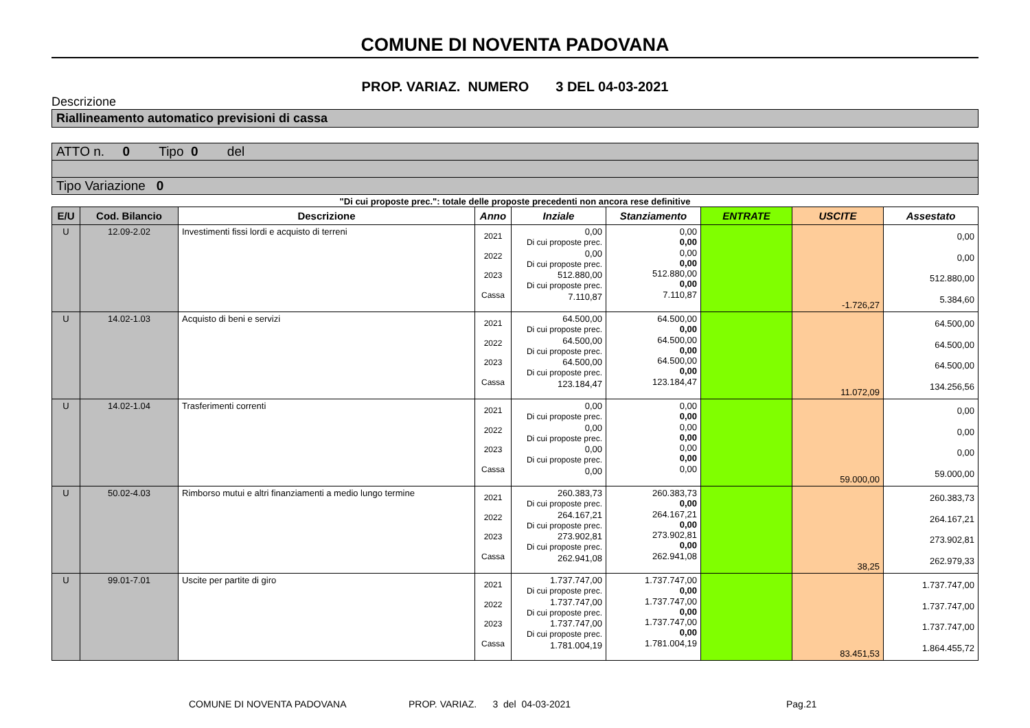COMUNE DI NOVENTA PADOVANA
PROP. VARIAZ. NUMERO 3 DEL 04-03-2021
Descrizione
Riallineamento automatico previsioni di cassa
ATTO n. 0 Tipo 0 del
Tipo Variazione 0
"Di cui proposte prec.": totale delle proposte precedenti non ancora rese definitive
| E/U | Cod. Bilancio | Descrizione | Anno | Inziale | Stanziamento | ENTRATE | USCITE | Assestato |
| --- | --- | --- | --- | --- | --- | --- | --- | --- |
| U | 12.09-2.02 | Investimenti fissi lordi e acquisto di terreni | 2021 2022 2023 Cassa | 0,00 Di cui proposte prec. 0,00 Di cui proposte prec. 512.880,00 Di cui proposte prec. 7.110,87 | 0,00 0,00 0,00 0,00 512.880,00 0,00 7.110,87 | | -1.726,27 | 0,00 0,00 512.880,00 5.384,60 |
| U | 14.02-1.03 | Acquisto di beni e servizi | 2021 2022 2023 Cassa | 64.500,00 Di cui proposte prec. 64.500,00 Di cui proposte prec. 64.500,00 Di cui proposte prec. 123.184,47 | 64.500,00 0,00 64.500,00 0,00 64.500,00 0,00 123.184,47 | | 11.072,09 | 64.500,00 64.500,00 64.500,00 134.256,56 |
| U | 14.02-1.04 | Trasferimenti correnti | 2021 2022 2023 Cassa | 0,00 Di cui proposte prec. 0,00 Di cui proposte prec. 0,00 Di cui proposte prec. 0,00 | 0,00 0,00 0,00 0,00 0,00 0,00 0,00 | | 59.000,00 | 0,00 0,00 0,00 59.000,00 |
| U | 50.02-4.03 | Rimborso mutui e altri finanziamenti a medio lungo termine | 2021 2022 2023 Cassa | 260.383,73 Di cui proposte prec. 264.167,21 Di cui proposte prec. 273.902,81 Di cui proposte prec. 262.941,08 | 260.383,73 0,00 264.167,21 0,00 273.902,81 0,00 262.941,08 | | 38,25 | 260.383,73 264.167,21 273.902,81 262.979,33 |
| U | 99.01-7.01 | Uscite per partite di giro | 2021 2022 2023 Cassa | 1.737.747,00 Di cui proposte prec. 1.737.747,00 Di cui proposte prec. 1.737.747,00 Di cui proposte prec. 1.781.004,19 | 1.737.747,00 0,00 1.737.747,00 0,00 1.737.747,00 0,00 1.781.004,19 | | 83.451,53 | 1.737.747,00 1.737.747,00 1.737.747,00 1.864.455,72 |
COMUNE DI NOVENTA PADOVANA PROP. VARIAZ. 3 del 04-03-2021 Pag.21